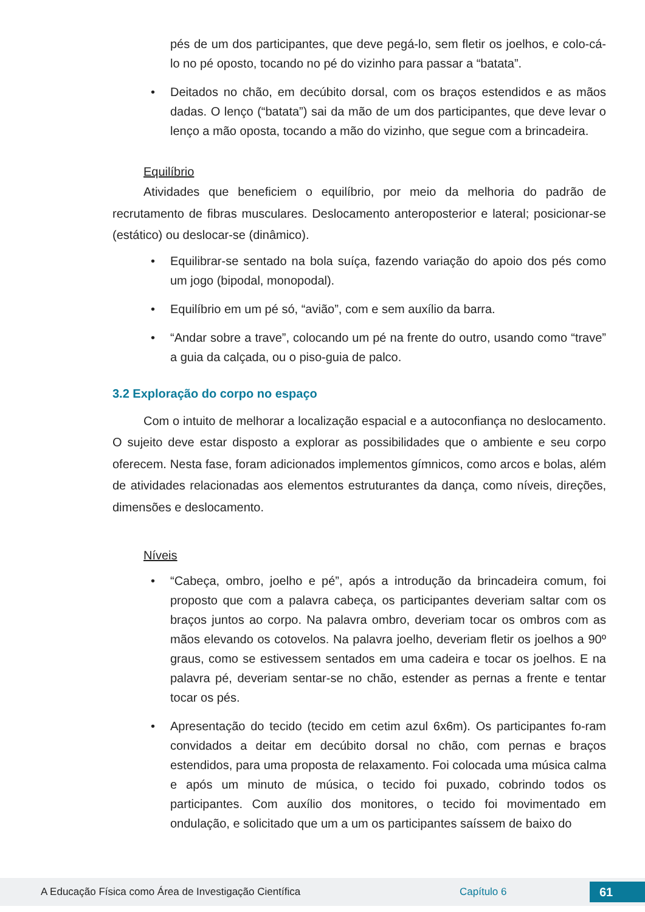pés de um dos participantes, que deve pegá-lo, sem fletir os joelhos, e colo-cá-lo no pé oposto, tocando no pé do vizinho para passar a “batata”.
• Deitados no chão, em decúbito dorsal, com os braços estendidos e as mãos dadas. O lenço (“batata”) sai da mão de um dos participantes, que deve levar o lenço a mão oposta, tocando a mão do vizinho, que segue com a brincadeira.
Equilíbrio
Atividades que beneficiem o equilíbrio, por meio da melhoria do padrão de recrutamento de fibras musculares. Deslocamento anteroposterior e lateral; posicionar-se (estático) ou deslocar-se (dinâmico).
• Equilibrar-se sentado na bola suíça, fazendo variação do apoio dos pés como um jogo (bipodal, monopodal).
• Equilíbrio em um pé só, “avião”, com e sem auxílio da barra.
• “Andar sobre a trave”, colocando um pé na frente do outro, usando como “trave” a guia da calçada, ou o piso-guia de palco.
3.2 Exploração do corpo no espaço
Com o intuito de melhorar a localização espacial e a autoconfiança no deslocamento. O sujeito deve estar disposto a explorar as possibilidades que o ambiente e seu corpo oferecem. Nesta fase, foram adicionados implementos gímnicos, como arcos e bolas, além de atividades relacionadas aos elementos estruturantes da dança, como níveis, direções, dimensões e deslocamento.
Níveis
• “Cabeça, ombro, joelho e pé”, após a introdução da brincadeira comum, foi proposto que com a palavra cabeça, os participantes deveriam saltar com os braços juntos ao corpo. Na palavra ombro, deveriam tocar os ombros com as mãos elevando os cotovelos. Na palavra joelho, deveriam fletir os joelhos a 90º graus, como se estivessem sentados em uma cadeira e tocar os joelhos. E na palavra pé, deveriam sentar-se no chão, estender as pernas a frente e tentar tocar os pés.
• Apresentação do tecido (tecido em cetim azul 6x6m). Os participantes fo-ram convidados a deitar em decúbito dorsal no chão, com pernas e braços estendidos, para uma proposta de relaxamento. Foi colocada uma música calma e após um minuto de música, o tecido foi puxado, cobrindo todos os participantes. Com auxílio dos monitores, o tecido foi movimentado em ondulação, e solicitado que um a um os participantes saíssem de baixo do
A Educação Física como Área de Investigação Científica Capítulo 6 61